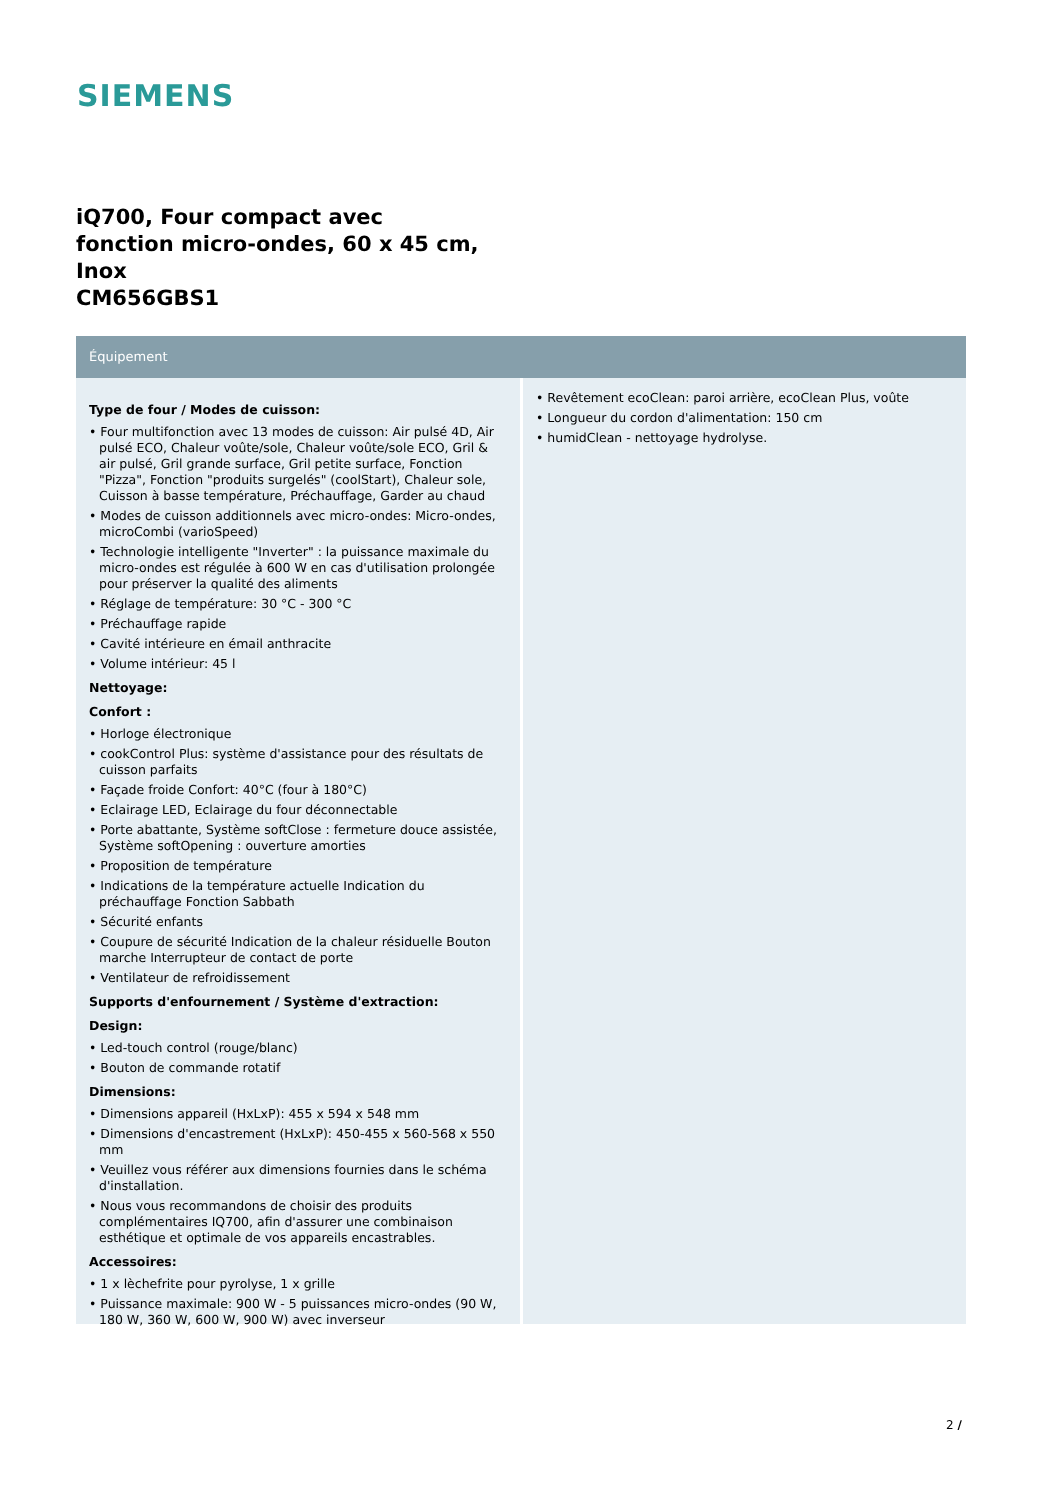SIEMENS
iQ700, Four compact avec
fonction micro-ondes, 60 x 45 cm,
Inox
CM656GBS1
Équipement
Type de four / Modes de cuisson:
• Four multifonction avec 13 modes de cuisson: Air pulsé 4D, Air pulsé ECO, Chaleur voûte/sole, Chaleur voûte/sole ECO, Gril & air pulsé, Gril grande surface, Gril petite surface, Fonction "Pizza", Fonction "produits surgelés" (coolStart), Chaleur sole, Cuisson à basse température, Préchauffage, Garder au chaud
• Modes de cuisson additionnels avec micro-ondes: Micro-ondes, microCombi (varioSpeed)
• Technologie intelligente "Inverter" : la puissance maximale du micro-ondes est régulée à 600 W en cas d'utilisation prolongée pour préserver la qualité des aliments
• Réglage de température: 30 °C - 300 °C
• Préchauffage rapide
• Cavité intérieure en émail anthracite
• Volume intérieur: 45 l
Nettoyage:
Confort :
• Horloge électronique
• cookControl Plus: système d'assistance pour des résultats de cuisson parfaits
• Façade froide Confort: 40°C (four à 180°C)
• Eclairage LED, Eclairage du four déconnectable
• Porte abattante, Système softClose : fermeture douce assistée, Système softOpening : ouverture amorties
• Proposition de température
• Indications de la température actuelle Indication du préchauffage Fonction Sabbath
• Sécurité enfants
• Coupure de sécurité Indication de la chaleur résiduelle Bouton marche Interrupteur de contact de porte
• Ventilateur de refroidissement
Supports d'enfournement / Système d'extraction:
Design:
• Led-touch control (rouge/blanc)
• Bouton de commande rotatif
Dimensions:
• Dimensions appareil (HxLxP): 455 x 594 x 548 mm
• Dimensions d'encastrement (HxLxP): 450-455 x 560-568 x 550 mm
• Veuillez vous référer aux dimensions fournies dans le schéma d'installation.
• Nous vous recommandons de choisir des produits complémentaires IQ700, afin d'assurer une combinaison esthétique et optimale de vos appareils encastrables.
Accessoires:
• 1 x lèchefrite pour pyrolyse, 1 x grille
• Puissance maximale: 900 W - 5 puissances micro-ondes (90 W, 180 W, 360 W, 600 W, 900 W) avec inverseur
• Revêtement ecoClean: paroi arrière, ecoClean Plus, voûte
• Longueur du cordon d'alimentation: 150 cm
• humidClean - nettoyage hydrolyse.
2 /